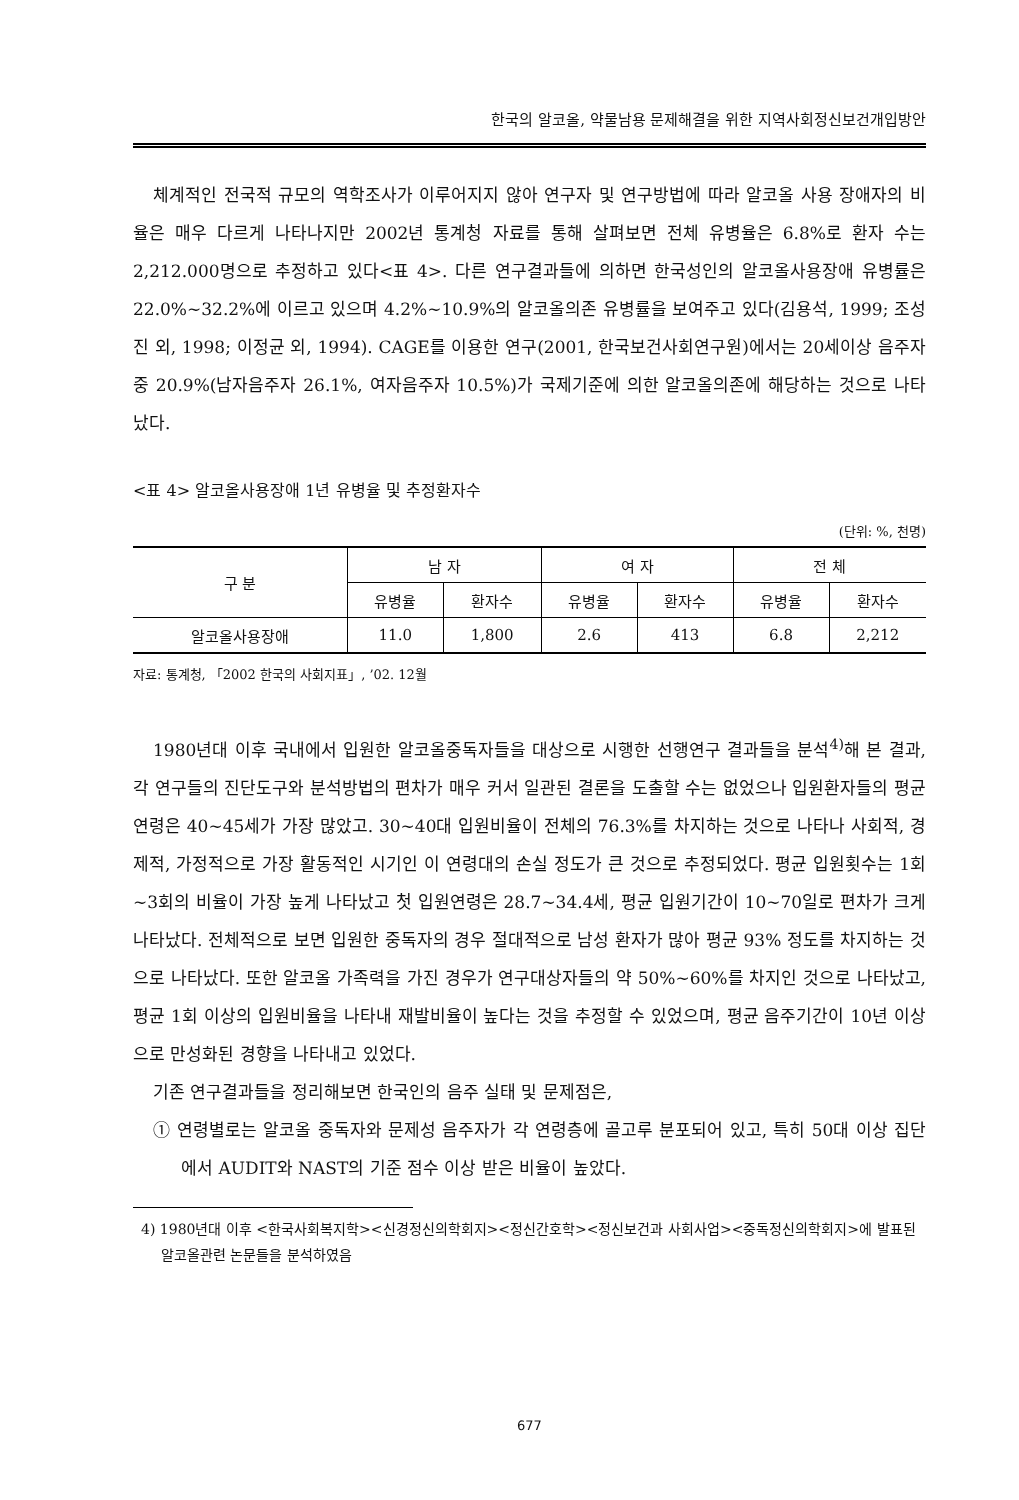한국의 알코올, 약물남용 문제해결을 위한 지역사회정신보건개입방안
체계적인 전국적 규모의 역학조사가 이루어지지 않아 연구자 및 연구방법에 따라 알코올 사용 장애자의 비율은 매우 다르게 나타나지만 2002년 통계청 자료를 통해 살펴보면 전체 유병율은 6.8%로 환자 수는 2,212.000명으로 추정하고 있다<표 4>. 다른 연구결과들에 의하면 한국성인의 알코올사용장애 유병률은 22.0%∼32.2%에 이르고 있으며 4.2%∼10.9%의 알코올의존 유병률을 보여주고 있다(김용석, 1999; 조성진 외, 1998; 이정균 외, 1994). CAGE를 이용한 연구(2001, 한국보건사회연구원)에서는 20세이상 음주자중 20.9%(남자음주자 26.1%, 여자음주자 10.5%)가 국제기준에 의한 알코올의존에 해당하는 것으로 나타났다.
<표 4> 알코올사용장애 1년 유병율 및 추정환자수
(단위: %, 천명)
| 구 분 | 남 자 | | 여 자 | | 전 체 | |
| --- | --- | --- | --- | --- | --- | --- |
| | 유병율 | 환자수 | 유병율 | 환자수 | 유병율 | 환자수 |
| 알코올사용장애 | 11.0 | 1,800 | 2.6 | 413 | 6.8 | 2,212 |
자료: 통계청, 「2002 한국의 사회지표」, ’02. 12월
1980년대 이후 국내에서 입원한 알코올중독자들을 대상으로 시행한 선행연구 결과들을 분석<sup>4)</sup>해 본 결과, 각 연구들의 진단도구와 분석방법의 편차가 매우 커서 일관된 결론을 도출할 수는 없었으나 입원환자들의 평균연령은 40∼45세가 가장 많았고. 30∼40대 입원비율이 전체의 76.3%를 차지하는 것으로 나타나 사회적, 경제적, 가정적으로 가장 활동적인 시기인 이 연령대의 손실 정도가 큰 것으로 추정되었다. 평균 입원횟수는 1회∼3회의 비율이 가장 높게 나타났고 첫 입원연령은 28.7∼34.4세, 평균 입원기간이 10∼70일로 편차가 크게 나타났다. 전체적으로 보면 입원한 중독자의 경우 절대적으로 남성 환자가 많아 평균 93% 정도를 차지하는 것으로 나타났다. 또한 알코올 가족력을 가진 경우가 연구대상자들의 약 50%∼60%를 차지인 것으로 나타났고, 평균 1회 이상의 입원비율을 나타내 재발비율이 높다는 것을 추정할 수 있었으며, 평균 음주기간이 10년 이상으로 만성화된 경향을 나타내고 있었다.
기존 연구결과들을 정리해보면 한국인의 음주 실태 및 문제점은,
① 연령별로는 알코올 중독자와 문제성 음주자가 각 연령층에 골고루 분포되어 있고, 특히 50대 이상 집단에서 AUDIT와 NAST의 기준 점수 이상 받은 비율이 높았다.
4) 1980년대 이후 <한국사회복지학><신경정신의학회지><정신간호학><정신보건과 사회사업><중독정신의학회지>에 발표된 알코올관련 논문들을 분석하였음
677